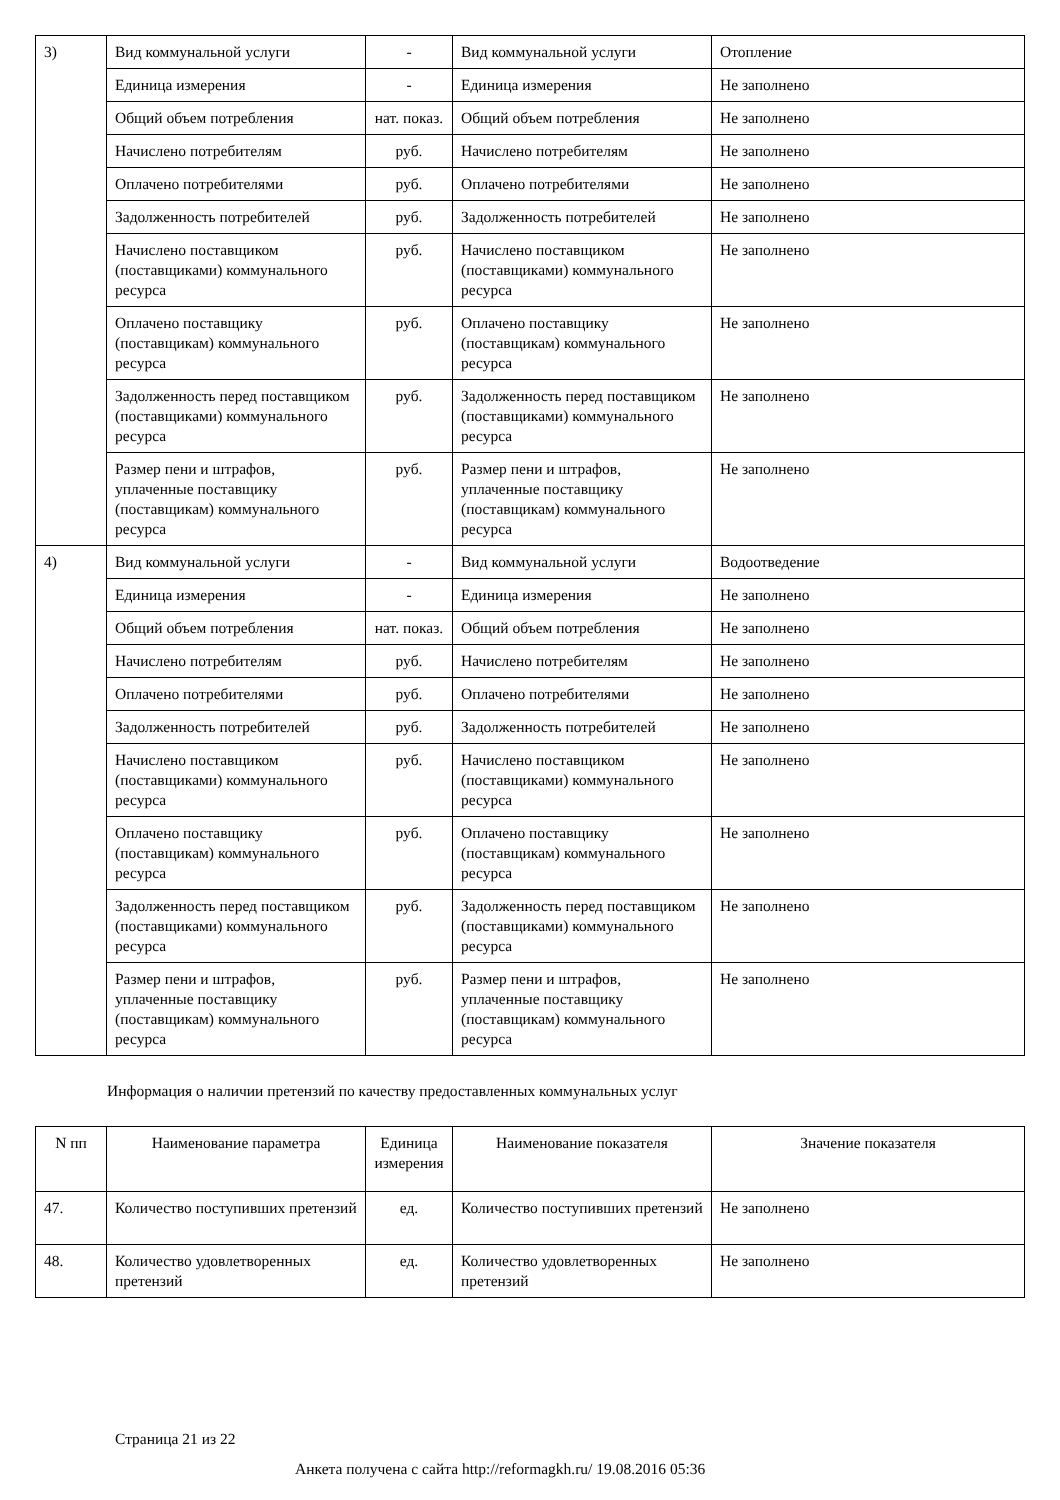| 3) | Вид коммунальной услуги | - | Вид коммунальной услуги | Отопление |
| | Единица измерения | - | Единица измерения | Не заполнено |
| | Общий объем потребления | нат. показ. | Общий объем потребления | Не заполнено |
| | Начислено потребителям | руб. | Начислено потребителям | Не заполнено |
| | Оплачено потребителями | руб. | Оплачено потребителями | Не заполнено |
| | Задолженность потребителей | руб. | Задолженность потребителей | Не заполнено |
| | Начислено поставщиком (поставщиками) коммунального ресурса | руб. | Начислено поставщиком (поставщиками) коммунального ресурса | Не заполнено |
| | Оплачено поставщику (поставщикам) коммунального ресурса | руб. | Оплачено поставщику (поставщикам) коммунального ресурса | Не заполнено |
| | Задолженность перед поставщиком (поставщиками) коммунального ресурса | руб. | Задолженность перед поставщиком (поставщиками) коммунального ресурса | Не заполнено |
| | Размер пени и штрафов, уплаченные поставщику (поставщикам) коммунального ресурса | руб. | Размер пени и штрафов, уплаченные поставщику (поставщикам) коммунального ресурса | Не заполнено |
| 4) | Вид коммунальной услуги | - | Вид коммунальной услуги | Водоотведение |
| | Единица измерения | - | Единица измерения | Не заполнено |
| | Общий объем потребления | нат. показ. | Общий объем потребления | Не заполнено |
| | Начислено потребителям | руб. | Начислено потребителям | Не заполнено |
| | Оплачено потребителями | руб. | Оплачено потребителями | Не заполнено |
| | Задолженность потребителей | руб. | Задолженность потребителей | Не заполнено |
| | Начислено поставщиком (поставщиками) коммунального ресурса | руб. | Начислено поставщиком (поставщиками) коммунального ресурса | Не заполнено |
| | Оплачено поставщику (поставщикам) коммунального ресурса | руб. | Оплачено поставщику (поставщикам) коммунального ресурса | Не заполнено |
| | Задолженность перед поставщиком (поставщиками) коммунального ресурса | руб. | Задолженность перед поставщиком (поставщиками) коммунального ресурса | Не заполнено |
| | Размер пени и штрафов, уплаченные поставщику (поставщикам) коммунального ресурса | руб. | Размер пени и штрафов, уплаченные поставщику (поставщикам) коммунального ресурса | Не заполнено |
Информация о наличии претензий по качеству предоставленных коммунальных услуг
| N пп | Наименование параметра | Единица измерения | Наименование показателя | Значение показателя |
| --- | --- | --- | --- | --- |
| 47. | Количество поступивших претензий | ед. | Количество поступивших претензий | Не заполнено |
| 48. | Количество удовлетворенных претензий | ед. | Количество удовлетворенных претензий | Не заполнено |
Страница 21 из 22
Анкета получена с сайта http://reformagkh.ru/ 19.08.2016 05:36